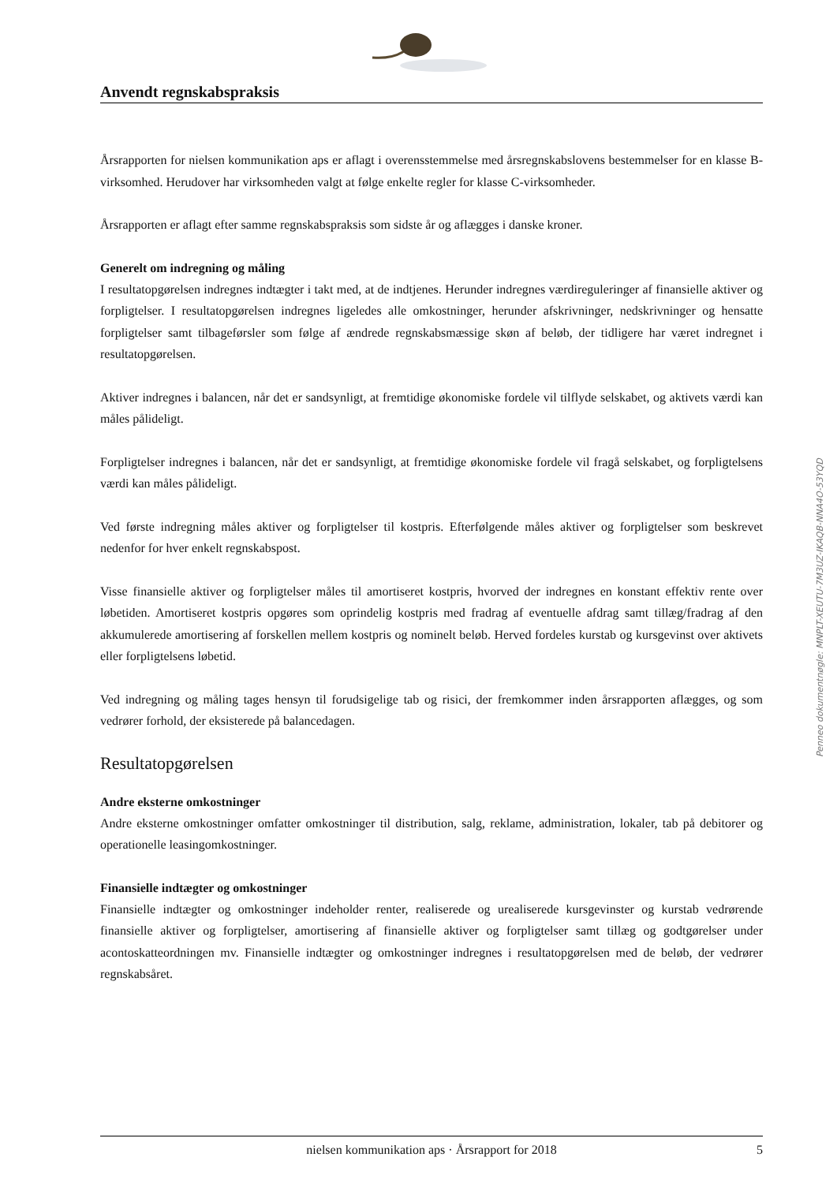Anvendt regnskabspraksis
Årsrapporten for nielsen kommunikation aps er aflagt i overensstemmelse med årsregnskabslovens bestemmelser for en klasse B-virksomhed. Herudover har virksomheden valgt at følge enkelte regler for klasse C-virksomheder.
Årsrapporten er aflagt efter samme regnskabspraksis som sidste år og aflægges i danske kroner.
Generelt om indregning og måling
I resultatopgørelsen indregnes indtægter i takt med, at de indtjenes. Herunder indregnes værdireguleringer af finansielle aktiver og forpligtelser. I resultatopgørelsen indregnes ligeledes alle omkostninger, herunder afskrivninger, nedskrivninger og hensatte forpligtelser samt tilbageførsler som følge af ændrede regnskabsmæssige skøn af beløb, der tidligere har været indregnet i resultatopgørelsen.
Aktiver indregnes i balancen, når det er sandsynligt, at fremtidige økonomiske fordele vil tilflyde selskabet, og aktivets værdi kan måles pålideligt.
Forpligtelser indregnes i balancen, når det er sandsynligt, at fremtidige økonomiske fordele vil fragå selskabet, og forpligtelsens værdi kan måles pålideligt.
Ved første indregning måles aktiver og forpligtelser til kostpris. Efterfølgende måles aktiver og forpligtelser som beskrevet nedenfor for hver enkelt regnskabspost.
Visse finansielle aktiver og forpligtelser måles til amortiseret kostpris, hvorved der indregnes en konstant effektiv rente over løbetiden. Amortiseret kostpris opgøres som oprindelig kostpris med fradrag af eventuelle afdrag samt tillæg/fradrag af den akkumulerede amortisering af forskellen mellem kostpris og nominelt beløb. Herved fordeles kurstab og kursgevinst over aktivets eller forpligtelsens løbetid.
Ved indregning og måling tages hensyn til forudsigelige tab og risici, der fremkommer inden årsrapporten aflægges, og som vedrører forhold, der eksisterede på balancedagen.
Resultatopgørelsen
Andre eksterne omkostninger
Andre eksterne omkostninger omfatter omkostninger til distribution, salg, reklame, administration, lokaler, tab på debitorer og operationelle leasingomkostninger.
Finansielle indtægter og omkostninger
Finansielle indtægter og omkostninger indeholder renter, realiserede og urealiserede kursgevinster og kurstab vedrørende finansielle aktiver og forpligtelser, amortisering af finansielle aktiver og forpligtelser samt tillæg og godtgørelser under acontoskatteordningen mv. Finansielle indtægter og omkostninger indregnes i resultatopgørelsen med de beløb, der vedrører regnskabsåret.
nielsen kommunikation aps · Årsrapport for 2018
5
Penneo dokumentnøgle: MNPLT-XEUTU-7M3UZ-IKAQB-NNA4O-53YQD